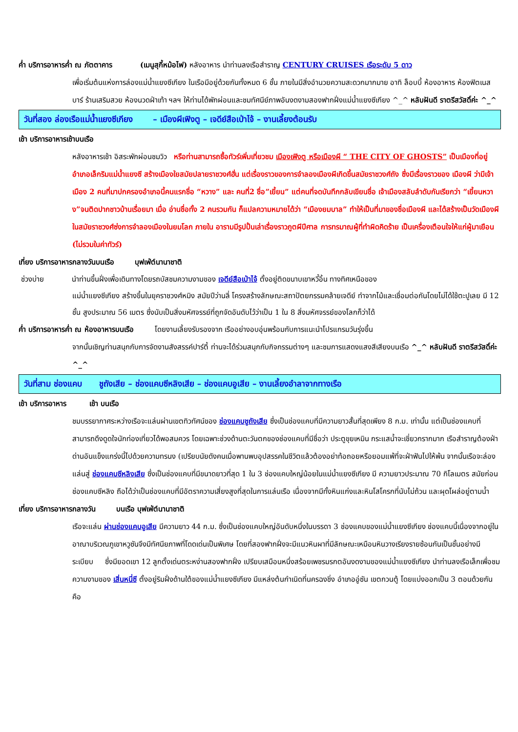ค่ำ บริการอาหารค่ำ ณ ภัตตาคาร (เมนูสุกี้หม้อไฟ) หลังอาหาร นำท่านลงเรือสำราญ CENTURY CRUISES เรือระดับ 5 ดาว
เพื่อเริ่มต้นแห่งการล่องแม่น้ำแยงซีเกียง ในเรือมีอยู่ด้วยกันทั้งหมด 6 ชั้น ภายในมีสิ่งอำนวยความสะดวกมากมาย อาทิ ล็อบบี้ ห้องอาหาร ห้องฟิตเนส บาร์ ร้านเสริมสวย ห้องนวดฝ่าเท้า ฯลฯ ให้ท่านได้พักผ่อนและชมทัศนีย์ภาพอันงดงามสองฟากฝั่งแม่น้ำแยงซีเกียง ^_^ หลับฝันดี ราตรีสวัสดิ์ค่ะ ^_^
วันที่สอง ล่องเรือแม่น้ำแยงซีเกียง – เมืองผีเฟิงตู – เจดีย์สือเป่าไจ้ – งานเลี้ยงต้อนรับ
เช้า บริการอาหารเช้าบนเรือ
หลังอาหารเช้า อิสระพักผ่อนชมวิว หรือท่านสามารถซื้อทัวร์เพิ่มเที่ยวชม เมืองเฟิงตู หรือเมืองผี “ THE CITY OF GHOSTS” เป็นเมืองที่อยู่อำเภอเล็กริมแม่น้ำแยงซี สร้างเมืองใยสมัยปลายราชวงศ์ฮั่น แต่เรื่องราวของการจำลองเมืองผีเกิดขึ้นสมัยราชวงศ์ถัง ซึ่งมีเรื่องราวของ เมืองผี ว่ามีเจ้าเมือง 2 คนที่มาปกครองอำเภอนี้คนแรกชื่อ “หวาง” และ คนที่2 ชื่อ”เยี้ยน” แต่คนที่จดบันทึกกลับเขียนชื่อ เจ้าเมืองสลับลำดับกันเรียกว่า “เยี้ยนหวาง”จนติดปากชาวบ้านเรื่อยมา เมื่อ อ่านชื่อทั้ง 2 คนรวมกัน ก็แปลความหมายได้ว่า “เมืองยมบาล” ทำให้เป็นที่มาของชื่อเมืองผี และได้สร้างเป็นวัดเมืองผีในสมัยราชวงศ์ซ่งการจำลองเมืองในยมโลก ภายใน อารามมีรูปปั้นเล่าเรื่องราวภูตผีปีศาล การทรมาณผู้ที่ทำผิดคิดร้าย เป็นเครื่องเตือนใจให้แก่ผู้มาเยือน (ไม่รวมในค่าทัวร์)
เที่ยง บริการอาหารกลางวันบนเรือ บุฟเฟ่ต์นานาชาติ
ช่วงบ่าย นำท่านขึ้นฝั่งเพื่อเดินทางโดยรถบัสชมความงามของ เจดีย์สือเป่าไจ้ ตั้งอยู่ติดขนาบเขาหวี้อิ้น ทางทิศเหนือของ
แม่น้ำแยงซีเกียง สร้างขึ้นในยุคราชวงศ์หมิง สมัยปีว่านลี่ โครงสร้างลักษณะสถาปัตยกรรมคล้ายเจดีย์ ทำจากไม้และเชื่อมต่อกันโดยไม่ได้ใช้ตะปูเลย มี 12 ชั้น สูงประมาณ 56 เมตร ซึ่งนับเป็นสิ่งมหัศจรรย์ที่ถูกจัดอันดับไว้ว่าเป็น 1 ใน 8 สิ่งมหัศจรรย์ของโลกก็ว่าได้
ค่ำ บริการอาหารค่ำ ณ ห้องอาหารบนเรือ โดยงานเลี้ยงรับรองจาก เรืออย่างอบอุ่นพร้อมกับการแนะนำโปรแกรมวันรุ่งขึ้น
จากนั้นเชิญท่านสนุกกับการจัดงานสังสรรค์ปาร์ตี้ ท่านจะได้ร่วมสนุกกับกิจกรรมต่างๆ และชมการแสดงแสงสีเสียงบนเรือ ^_^ หลับฝันดี ราตรีสวัสดิ์ค่ะ ^_^
วันที่สาม ช่องแคบ ชูถังเสีย – ช่องแคบซีหลิงเสีย – ช่องแคบอูเสีย – งานเลี้ยงอำลาจากทางเรือ
เช้า บริการอาหาร เช้า บนเรือ
ชมบรรยากาศระหว่างเรือจะแล่นผ่านเขตทิวทัศน์ของ ช่องแคบชูถังเสีย ซึ่งเป็นช่องแคบที่มีความยาวสั้นที่สุดเพียง 8 ก.ม. เท่านั้น แต่เป็นช่องแคบที่สามารถดึงดูดใจนักท่องเที่ยวได้พอสมควร โดยเฉพาะช่วงด้านตะวันตกของช่องแคบที่มีชื่อว่า ประตูขุยเหมิน กระแสน้ำจะเชี่ยวกรากมาก เรือสำราญต้องฝ่าด่านอันแข็งแกร่งนี้ไปด้วยความทรนง (เปรียบนัยดังคนเมื่อพานพบอุปสรรคในชีวิตแล้วต้องอย่าท้อถอยหรือยอมแพ้ที่จะฝ่าฟันไปให้พ้น จากนั้นเรือจะล่องแล่นสู่ ช่องแคบซีหลิงเสีย ซึ่งเป็นช่องแคบที่มีขนาดยาวที่สุด 1 ใน 3 ช่องแคบใหญ่น้อยในแม่น้ำแยงซีเกียง มี ความยาวประมาณ 70 กิโลเมตร สมัยก่อนช่องแคบซีหลิง ถือได้ว่าเป็นช่องแคบที่มีอัตราความเสี่ยงสูงที่สุดในการแล่นเรือ เนื่องจากมีทั้งหินแก่งและหินโสโครกที่นับไม่ถ้วน และผุดโผล่อยู่ตามน้ำ
เที่ยง บริการอาหารกลางวัน บนเรือ บุฟเฟ่ต์นานาชาติ
เรือจะแล่น ผ่านช่องแคบอูเสีย มีความยาว 44 ก.ม. ซึ่งเป็นช่องแคบใหญ่อันดับหนึ่งในบรรดา 3 ช่องแคบของแม่น้ำแยงซีเกียง ช่องแคบนี้เนื่องจากอยู่ในอาณาบริเวณภูเขาหวูซันจึงมีทัศนียภาพที่โดดเด่นเป็นพิเศษ โดยที่สองฟากฝั่งจะมีแนวหินผาที่มีลักษณะเหมือนหินวางเรียงรายซ้อนกันเป็นชั้นอย่างมีระเบียบ ซึ่งมียอดเขา 12 ลูกตั้งเด่นตระหง่านสองฟากฝั่ง เปรียบเสมือนหนึ่งสร้อยเพชรมรกตอันงดงามของแม่น้ำแยงซีเกียง นำท่านลงเรือเล็กเพื่อชมความงามของ เสิ่นหนี่ซี ตั้งอยู่ริมฝั่งด้านใต้ของแม่น้ำแยงซีเกียง มีแหล่งต้นกำเนิดที่นครฉงชิ่ง อำเภออู่ซัน เขตกวนตู้ โดยแบ่งออกเป็น 3 ตอนด้วยกันคือ